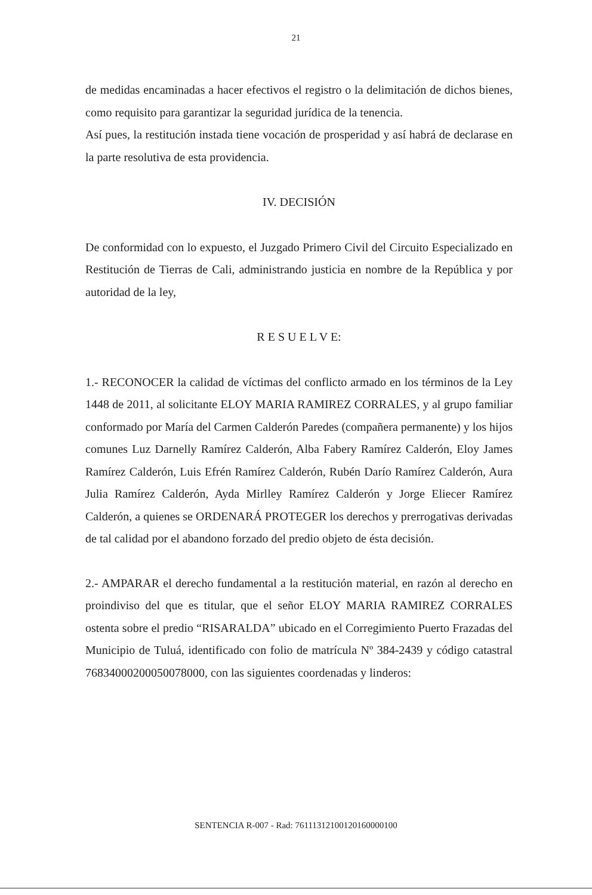21
de medidas encaminadas a hacer efectivos el registro o la delimitación de dichos bienes, como requisito para garantizar la seguridad jurídica de la tenencia.
Así pues, la restitución instada tiene vocación de prosperidad y así habrá de declarase en la parte resolutiva de esta providencia.
IV. DECISIÓN
De conformidad con lo expuesto, el Juzgado Primero Civil del Circuito Especializado en Restitución de Tierras de Cali, administrando justicia en nombre de la República y por autoridad de la ley,
R E S U E L V E:
1.- RECONOCER la calidad de víctimas del conflicto armado en los términos de la Ley 1448 de 2011, al solicitante ELOY MARIA RAMIREZ CORRALES, y al grupo familiar conformado por María del Carmen Calderón Paredes (compañera permanente) y los hijos comunes Luz Darnelly Ramírez Calderón, Alba Fabery Ramírez Calderón, Eloy James Ramírez Calderón, Luis Efrén Ramírez Calderón, Rubén Darío Ramírez Calderón, Aura Julia Ramírez Calderón, Ayda Mirlley Ramírez Calderón y Jorge Eliecer Ramírez Calderón, a quienes se ORDENARÁ PROTEGER los derechos y prerrogativas derivadas de tal calidad por el abandono forzado del predio objeto de ésta decisión.
2.- AMPARAR el derecho fundamental a la restitución material, en razón al derecho en proindiviso del que es titular, que el señor ELOY MARIA RAMIREZ CORRALES ostenta sobre el predio “RISARALDA” ubicado en el Corregimiento Puerto Frazadas del Municipio de Tuluá, identificado con folio de matrícula Nº 384-2439 y código catastral 76834000200050078000, con las siguientes coordenadas y linderos:
SENTENCIA R-007 - Rad: 76111312100120160000100